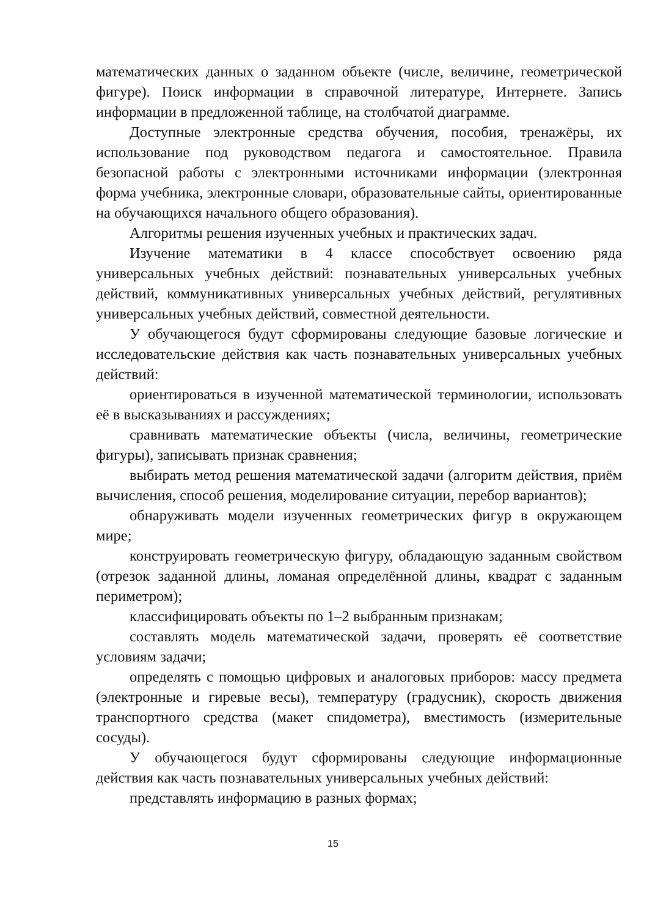математических данных о заданном объекте (числе, величине, геометрической фигуре). Поиск информации в справочной литературе, Интернете. Запись информации в предложенной таблице, на столбчатой диаграмме.
Доступные электронные средства обучения, пособия, тренажёры, их использование под руководством педагога и самостоятельное. Правила безопасной работы с электронными источниками информации (электронная форма учебника, электронные словари, образовательные сайты, ориентированные на обучающихся начального общего образования).
Алгоритмы решения изученных учебных и практических задач.
Изучение математики в 4 классе способствует освоению ряда универсальных учебных действий: познавательных универсальных учебных действий, коммуникативных универсальных учебных действий, регулятивных универсальных учебных действий, совместной деятельности.
У обучающегося будут сформированы следующие базовые логические и исследовательские действия как часть познавательных универсальных учебных действий:
ориентироваться в изученной математической терминологии, использовать её в высказываниях и рассуждениях;
сравнивать математические объекты (числа, величины, геометрические фигуры), записывать признак сравнения;
выбирать метод решения математической задачи (алгоритм действия, приём вычисления, способ решения, моделирование ситуации, перебор вариантов);
обнаруживать модели изученных геометрических фигур в окружающем мире;
конструировать геометрическую фигуру, обладающую заданным свойством (отрезок заданной длины, ломаная определённой длины, квадрат с заданным периметром);
классифицировать объекты по 1–2 выбранным признакам;
составлять модель математической задачи, проверять её соответствие условиям задачи;
определять с помощью цифровых и аналоговых приборов: массу предмета (электронные и гиревые весы), температуру (градусник), скорость движения транспортного средства (макет спидометра), вместимость (измерительные сосуды).
У обучающегося будут сформированы следующие информационные действия как часть познавательных универсальных учебных действий:
представлять информацию в разных формах;
15